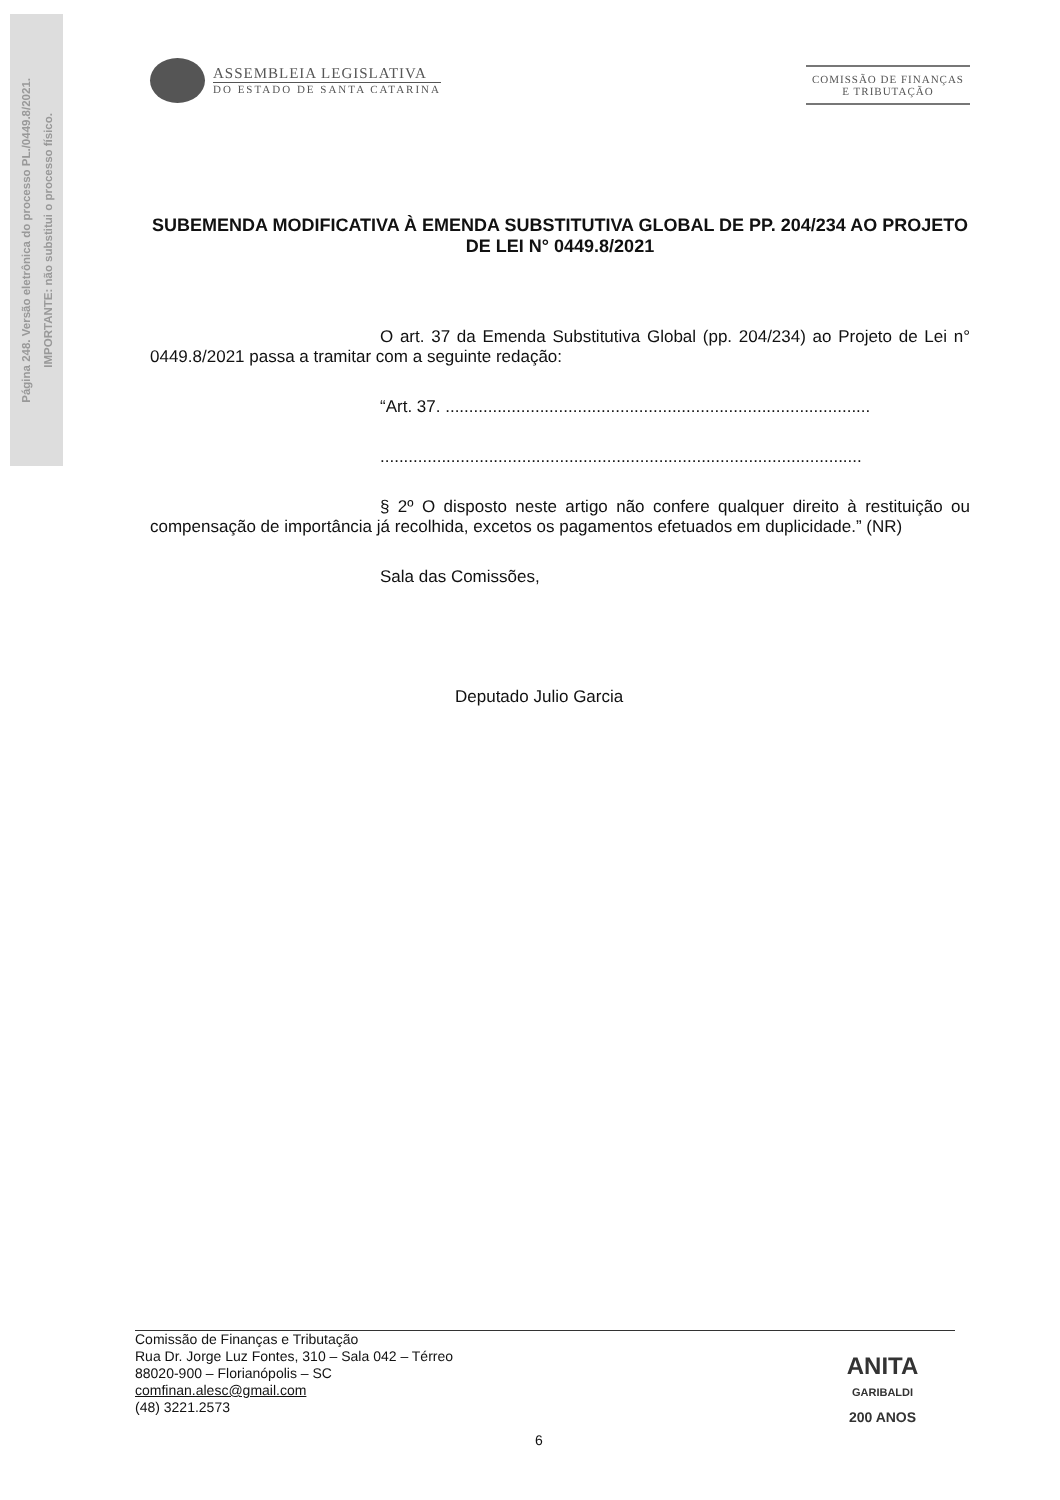Página 248. Versão eletrônica do processo PL./0449.8/2021.
IMPORTANTE: não substitui o processo físico.
ASSEMBLEIA LEGISLATIVA
DO ESTADO DE SANTA CATARINA
COMISSÃO DE FINANÇAS
E TRIBUTAÇÃO
SUBEMENDA MODIFICATIVA À EMENDA SUBSTITUTIVA GLOBAL DE PP. 204/234 AO PROJETO DE LEI N° 0449.8/2021
O art. 37 da Emenda Substitutiva Global (pp. 204/234) ao Projeto de Lei n° 0449.8/2021 passa a tramitar com a seguinte redação:
“Art. 37. ..........................................................................................
......................................................................................................
§ 2º O disposto neste artigo não confere qualquer direito à restituição ou compensação de importância já recolhida, excetos os pagamentos efetuados em duplicidade.” (NR)
Sala das Comissões,
Deputado Julio Garcia
Comissão de Finanças e Tributação
Rua Dr. Jorge Luz Fontes, 310 – Sala 042 – Térreo
88020-900 – Florianópolis – SC
comfinan.alesc@gmail.com
(48) 3221.2573
ANITA
GARIBALDI
200 ANOS
6